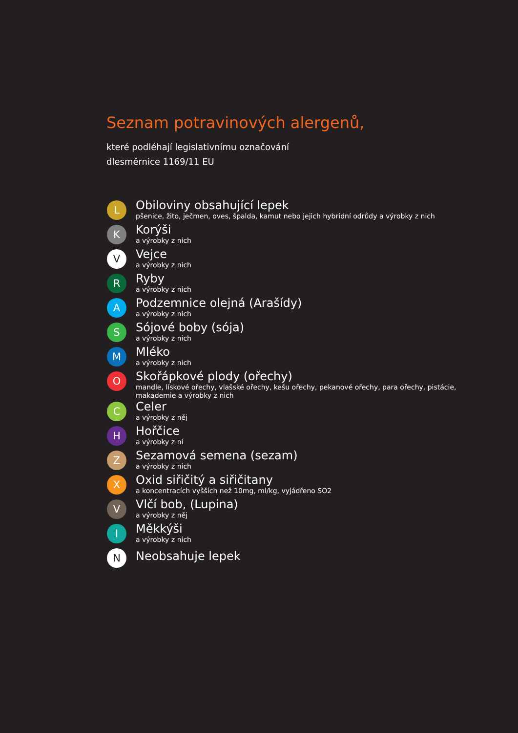Seznam potravinových alergenů,
které podléhají legislativnímu označování
dlesměrnice 1169/11 EU
L
Obiloviny obsahující lepek
pšenice, žito, ječmen, oves, špalda, kamut nebo jejich hybridní odrůdy a výrobky z nich
K
Korýši
a výrobky z nich
V
Vejce
a výrobky z nich
R
Ryby
a výrobky z nich
A
Podzemnice olejná (Arašídy)
a výrobky z nich
S
Sójové boby (sója)
a výrobky z nich
M
Mléko
a výrobky z nich
O
Skořápkové plody (ořechy)
mandle, lískové ořechy, vlašské ořechy, kešu ořechy, pekanové ořechy, para ořechy, pistácie, makademie a výrobky z nich
C
Celer
a výrobky z něj
H
Hořčice
a výrobky z ní
Z
Sezamová semena (sezam)
a výrobky z nich
X
Oxid siřičitý a siřičitany
a koncentracích vyšších než 10mg, ml/kg, vyjádřeno SO2
V
Vlčí bob, (Lupina)
a výrobky z něj
I
Měkkýši
a výrobky z nich
N
Neobsahuje lepek